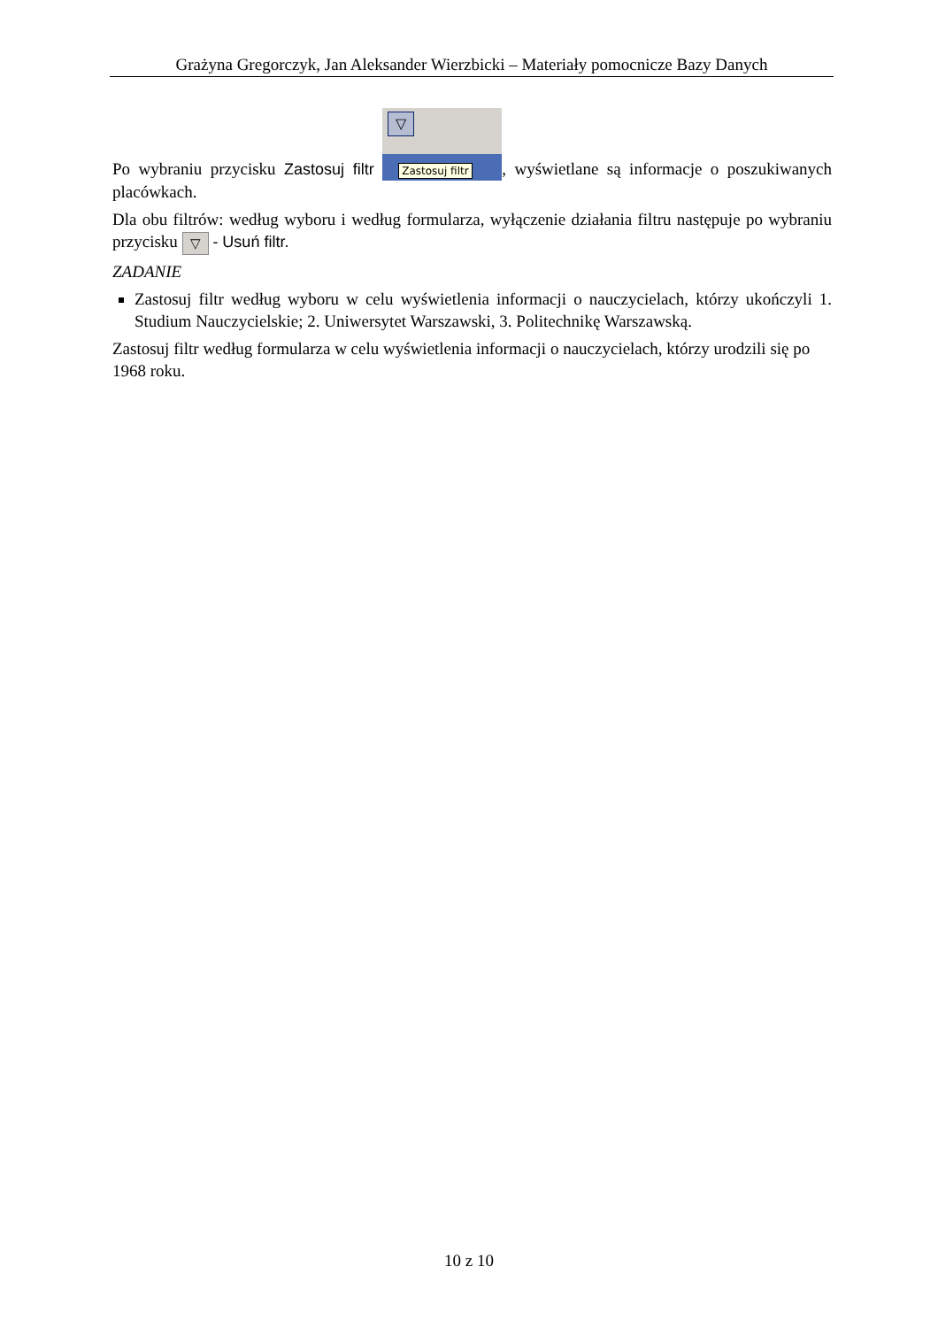Grażyna Gregorczyk, Jan Aleksander Wierzbicki – Materiały pomocnicze Bazy Danych
Po wybraniu przycisku Zastosuj filtr ▽ Zastosuj filtr, wyświetlane są informacje o poszukiwanych placówkach.
Dla obu filtrów: według wyboru i według formularza, wyłączenie działania filtru następuje po wybraniu przycisku ▽ - Usuń filtr.
ZADANIE
Zastosuj filtr według wyboru w celu wyświetlenia informacji o nauczycielach, którzy ukończyli 1. Studium Nauczycielskie; 2. Uniwersytet Warszawski, 3. Politechnikę Warszawską.
Zastosuj filtr według formularza w celu wyświetlenia informacji o nauczycielach, którzy urodzili się po 1968 roku.
10 z 10